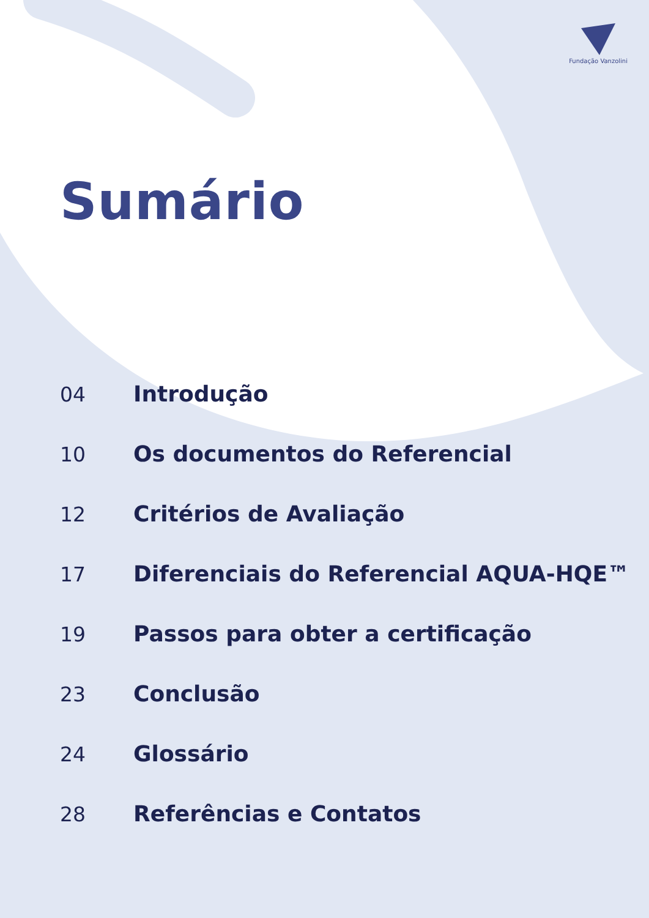Fundação Vanzolini
Sumário
04 Introdução
10 Os documentos do Referencial
12 Critérios de Avaliação
17 Diferenciais do Referencial AQUA-HQE™
19 Passos para obter a certificação
23 Conclusão
24 Glossário
28 Referências e Contatos